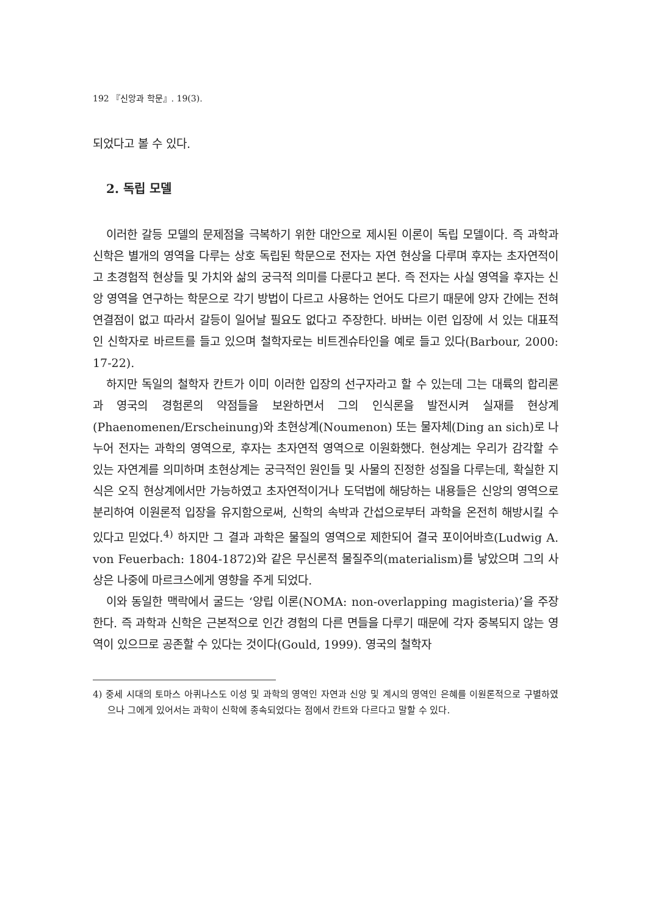192 『신앙과 학문』. 19(3).
되었다고 볼 수 있다.
2. 독립 모델
이러한 갈등 모델의 문제점을 극복하기 위한 대안으로 제시된 이론이 독립 모델이다. 즉 과학과 신학은 별개의 영역을 다루는 상호 독립된 학문으로 전자는 자연 현상을 다루며 후자는 초자연적이고 초경험적 현상들 및 가치와 삶의 궁극적 의미를 다룬다고 본다. 즉 전자는 사실 영역을 후자는 신앙 영역을 연구하는 학문으로 각기 방법이 다르고 사용하는 언어도 다르기 때문에 양자 간에는 전혀 연결점이 없고 따라서 갈등이 일어날 필요도 없다고 주장한다. 바버는 이런 입장에 서 있는 대표적인 신학자로 바르트를 들고 있으며 철학자로는 비트겐슈타인을 예로 들고 있다(Barbour, 2000: 17-22).
하지만 독일의 철학자 칸트가 이미 이러한 입장의 선구자라고 할 수 있는데 그는 대륙의 합리론과 영국의 경험론의 약점들을 보완하면서 그의 인식론을 발전시켜 실재를 현상계(Phaenomenen/Erscheinung)와 초현상계(Noumenon) 또는 물자체(Ding an sich)로 나누어 전자는 과학의 영역으로, 후자는 초자연적 영역으로 이원화했다. 현상계는 우리가 감각할 수 있는 자연계를 의미하며 초현상계는 궁극적인 원인들 및 사물의 진정한 성질을 다루는데, 확실한 지식은 오직 현상계에서만 가능하였고 초자연적이거나 도덕법에 해당하는 내용들은 신앙의 영역으로 분리하여 이원론적 입장을 유지함으로써, 신학의 속박과 간섭으로부터 과학을 온전히 해방시킬 수 있다고 믿었다.<sup>4)</sup> 하지만 그 결과 과학은 물질의 영역으로 제한되어 결국 포이어바흐(Ludwig A. von Feuerbach: 1804-1872)와 같은 무신론적 물질주의(materialism)를 낳았으며 그의 사상은 나중에 마르크스에게 영향을 주게 되었다.
이와 동일한 맥락에서 굴드는 ‘양립 이론(NOMA: non-overlapping magisteria)’을 주장한다. 즉 과학과 신학은 근본적으로 인간 경험의 다른 면들을 다루기 때문에 각자 중복되지 않는 영역이 있으므로 공존할 수 있다는 것이다(Gould, 1999). 영국의 철학자
4) 중세 시대의 토마스 아퀴나스도 이성 및 과학의 영역인 자연과 신앙 및 계시의 영역인 은혜를 이원론적으로 구별하였으나 그에게 있어서는 과학이 신학에 종속되었다는 점에서 칸트와 다르다고 말할 수 있다.